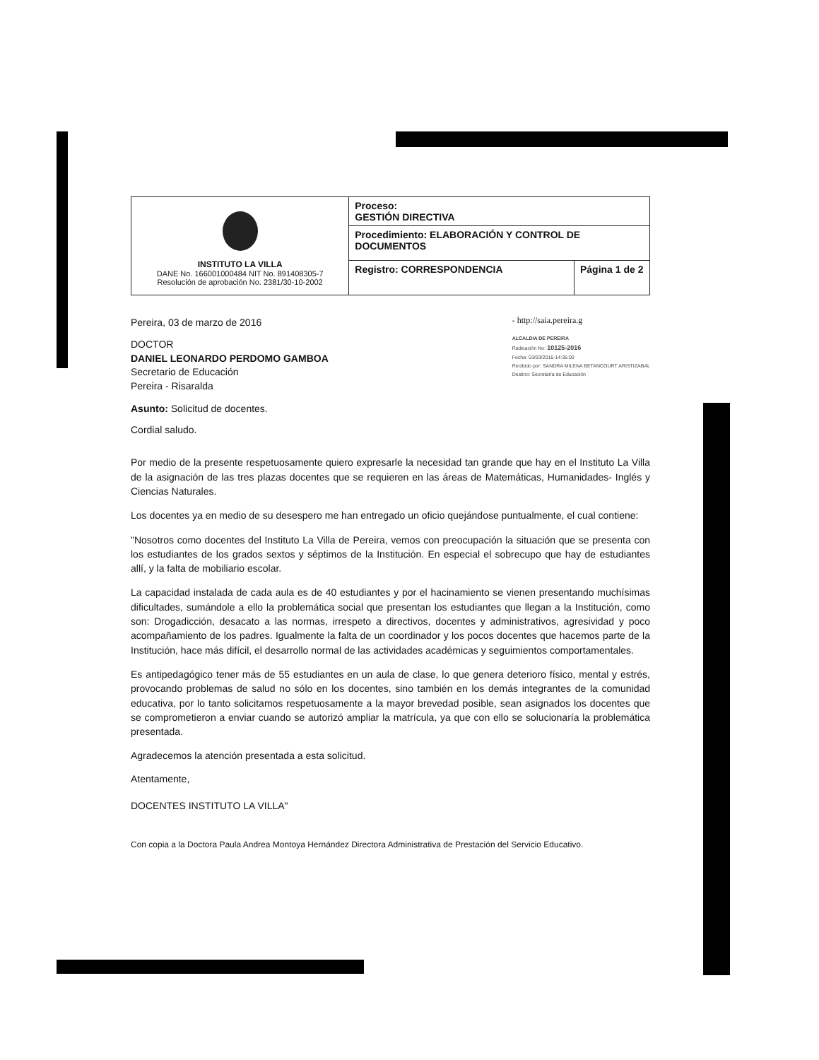| INSTITUTO LA VILLA DANE No. 166001000484 NIT No. 891408305-7 Resolución de aprobación No. 2381/30-10-2002 | Proceso: GESTIÓN DIRECTIVA | |
| | Procedimiento: ELABORACIÓN Y CONTROL DE DOCUMENTOS | |
| | Registro: CORRESPONDENCIA | Página 1 de 2 |
Pereira, 03 de marzo de 2016
DOCTOR
DANIEL LEONARDO PERDOMO GAMBOA
Secretario de Educación
Pereira - Risaralda
Asunto: Solicitud de docentes.
Cordial saludo.
- http://saia.pereira.g
ALCALDIA DE PEREIRA
Radicación No: 10125-2016
Fecha: 03/03/2016-14:35:00
Recibido por: SANDRA MILENA BETANCOURT ARISTIZABAL
Destino: Secretaría de Educación
Por medio de la presente respetuosamente quiero expresarle la necesidad tan grande que hay en el Instituto La Villa de la asignación de las tres plazas docentes que se requieren en las áreas de Matemáticas, Humanidades- Inglés y Ciencias Naturales.
Los docentes ya en medio de su desespero me han entregado un oficio quejándose puntualmente, el cual contiene:
"Nosotros como docentes del Instituto La Villa de Pereira, vemos con preocupación la situación que se presenta con los estudiantes de los grados sextos y séptimos de la Institución. En especial el sobrecupo que hay de estudiantes allí, y la falta de mobiliario escolar.
La capacidad instalada de cada aula es de 40 estudiantes y por el hacinamiento se vienen presentando muchísimas dificultades, sumándole a ello la problemática social que presentan los estudiantes que llegan a la Institución, como son: Drogadicción, desacato a las normas, irrespeto a directivos, docentes y administrativos, agresividad y poco acompañamiento de los padres. Igualmente la falta de un coordinador y los pocos docentes que hacemos parte de la Institución, hace más difícil, el desarrollo normal de las actividades académicas y seguimientos comportamentales.
Es antipedagógico tener más de 55 estudiantes en un aula de clase, lo que genera deterioro físico, mental y estrés, provocando problemas de salud no sólo en los docentes, sino también en los demás integrantes de la comunidad educativa, por lo tanto solicitamos respetuosamente a la mayor brevedad posible, sean asignados los docentes que se comprometieron a enviar cuando se autorizó ampliar la matrícula, ya que con ello se solucionaría la problemática presentada.
Agradecemos la atención presentada a esta solicitud.
Atentamente,
DOCENTES INSTITUTO LA VILLA"
Con copia a la Doctora Paula Andrea Montoya Hernández Directora Administrativa de Prestación del Servicio Educativo.